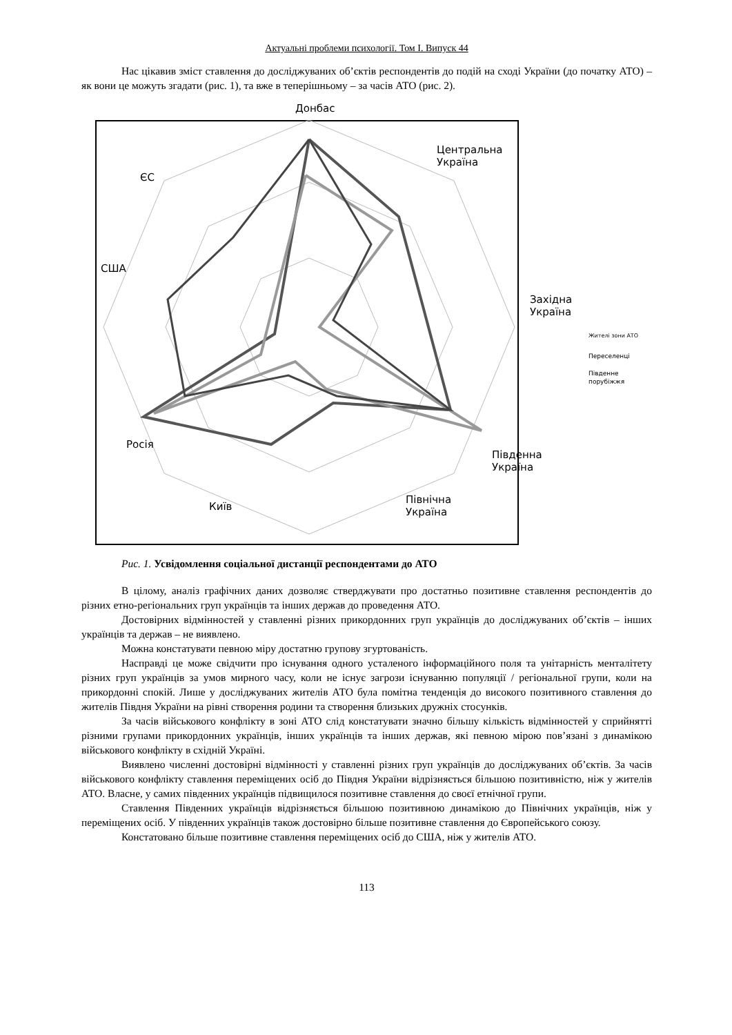Актуальні проблеми психології. Том I. Випуск 44
Нас цікавив зміст ставлення до досліджуваних об’єктів респондентів до подій на сході України (до початку АТО) – як вони це можуть згадати (рис. 1), та вже в теперішньому – за часів АТО (рис. 2).
Донбас
Центральна
Україна
Західна
Україна
Південна
Україна
Північна
Україна
Київ
Росія
США
ЄС
Жителі зони АТО
Переселенці
Південне
порубіжжя
Рис. 1. Усвідомлення соціальної дистанції респондентами до АТО
В цілому, аналіз графічних даних дозволяє стверджувати про достатньо позитивне ставлення респондентів до різних етно-регіональних груп українців та інших держав до проведення АТО.
Достовірних відмінностей у ставленні різних прикордонних груп українців до досліджуваних об’єктів – інших українців та держав – не виявлено.
Можна констатувати певною міру достатню групову згуртованість.
Насправді це може свідчити про існування одного усталеного інформаційного поля та унітарність менталітету різних груп українців за умов мирного часу, коли не існує загрози існуванню популяції / регіональної групи, коли на прикордонні спокій. Лише у досліджуваних жителів АТО була помітна тенденція до високого позитивного ставлення до жителів Півдня України на рівні створення родини та створення близьких дружніх стосунків.
За часів військового конфлікту в зоні АТО слід констатувати значно більшу кількість відмінностей у сприйнятті різними групами прикордонних українців, інших українців та інших держав, які певною мірою пов’язані з динамікою військового конфлікту в східній Україні.
Виявлено численні достовірні відмінності у ставленні різних груп українців до досліджуваних об’єктів. За часів військового конфлікту ставлення переміщених осіб до Півдня України відрізняється більшою позитивністю, ніж у жителів АТО. Власне, у самих південних українців підвищилося позитивне ставлення до своєї етнічної групи.
Ставлення Південних українців відрізняється більшою позитивною динамікою до Північних українців, ніж у переміщених осіб. У південних українців також достовірно більше позитивне ставлення до Європейського союзу.
Констатовано більше позитивне ставлення переміщених осіб до США, ніж у жителів АТО.
113